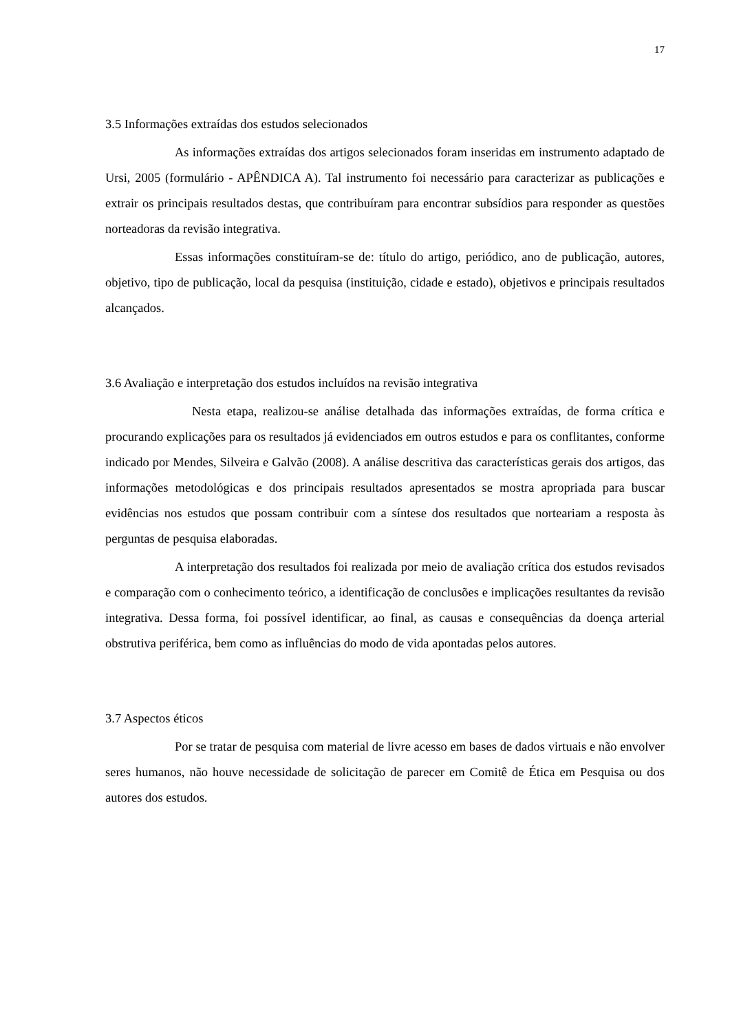17
3.5 Informações extraídas dos estudos selecionados
As informações extraídas dos artigos selecionados foram inseridas em instrumento adaptado de Ursi, 2005 (formulário - APÊNDICA A). Tal instrumento foi necessário para caracterizar as publicações e extrair os principais resultados destas, que contribuíram para encontrar subsídios para responder as questões norteadoras da revisão integrativa.
Essas informações constituíram-se de: título do artigo, periódico, ano de publicação, autores, objetivo, tipo de publicação, local da pesquisa (instituição, cidade e estado), objetivos e principais resultados alcançados.
3.6 Avaliação e interpretação dos estudos incluídos na revisão integrativa
Nesta etapa, realizou-se análise detalhada das informações extraídas, de forma crítica e procurando explicações para os resultados já evidenciados em outros estudos e para os conflitantes, conforme indicado por Mendes, Silveira e Galvão (2008). A análise descritiva das características gerais dos artigos, das informações metodológicas e dos principais resultados apresentados se mostra apropriada para buscar evidências nos estudos que possam contribuir com a síntese dos resultados que norteariam a resposta às perguntas de pesquisa elaboradas.
A interpretação dos resultados foi realizada por meio de avaliação crítica dos estudos revisados e comparação com o conhecimento teórico, a identificação de conclusões e implicações resultantes da revisão integrativa. Dessa forma, foi possível identificar, ao final, as causas e consequências da doença arterial obstrutiva periférica, bem como as influências do modo de vida apontadas pelos autores.
3.7 Aspectos éticos
Por se tratar de pesquisa com material de livre acesso em bases de dados virtuais e não envolver seres humanos, não houve necessidade de solicitação de parecer em Comitê de Ética em Pesquisa ou dos autores dos estudos.